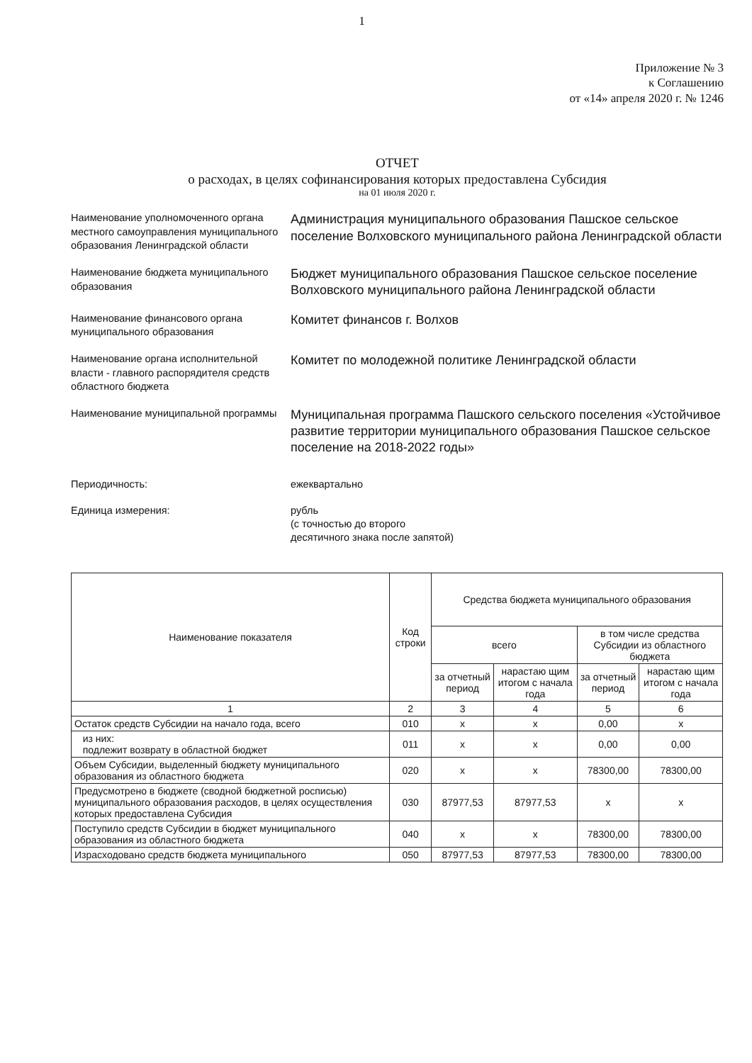1
Приложение № 3
к Соглашению
от «14» апреля 2020 г. № 1246
ОТЧЕТ
о расходах, в целях софинансирования которых предоставлена Субсидия
на 01 июля 2020 г.
Наименование уполномоченного органа местного самоуправления муниципального образования Ленинградской области
Администрация муниципального образования Пашское сельское поселение Волховского муниципального района Ленинградской области
Наименование бюджета муниципального образования
Бюджет муниципального образования Пашское сельское поселение Волховского муниципального района Ленинградской области
Наименование финансового органа муниципального образования
Комитет финансов г. Волхов
Наименование органа исполнительной власти - главного распорядителя средств областного бюджета
Комитет по молодежной политике Ленинградской области
Наименование муниципальной программы
Муниципальная программа Пашского сельского поселения «Устойчивое развитие территории муниципального образования Пашское сельское поселение на 2018-2022 годы»
Периодичность:
ежеквартально
Единица измерения:
рубль
(с точностью до второго
десятичного знака после запятой)
| Наименование показателя | Код строки | Средства бюджета муниципального образования | | | |
| --- | --- | --- | --- | --- | --- |
| | | всего | | в том числе средства Субсидии из областного бюджета | |
| | | за отчетный период | нарастаю щим итогом с начала года | за отчетный период | нарастаю щим итогом с начала года |
| 1 | 2 | 3 | 4 | 5 | 6 |
| Остаток средств Субсидии на начало года, всего | 010 | x | x | 0,00 | x |
| из них: подлежит возврату в областной бюджет | 011 | x | x | 0,00 | 0,00 |
| Объем Субсидии, выделенный бюджету муниципального образования из областного бюджета | 020 | x | x | 78300,00 | 78300,00 |
| Предусмотрено в бюджете (сводной бюджетной росписью) муниципального образования расходов, в целях осуществления которых предоставлена Субсидия | 030 | 87977,53 | 87977,53 | x | x |
| Поступило средств Субсидии в бюджет муниципального образования из областного бюджета | 040 | x | x | 78300,00 | 78300,00 |
| Израсходовано средств бюджета муниципального | 050 | 87977,53 | 87977,53 | 78300,00 | 78300,00 |